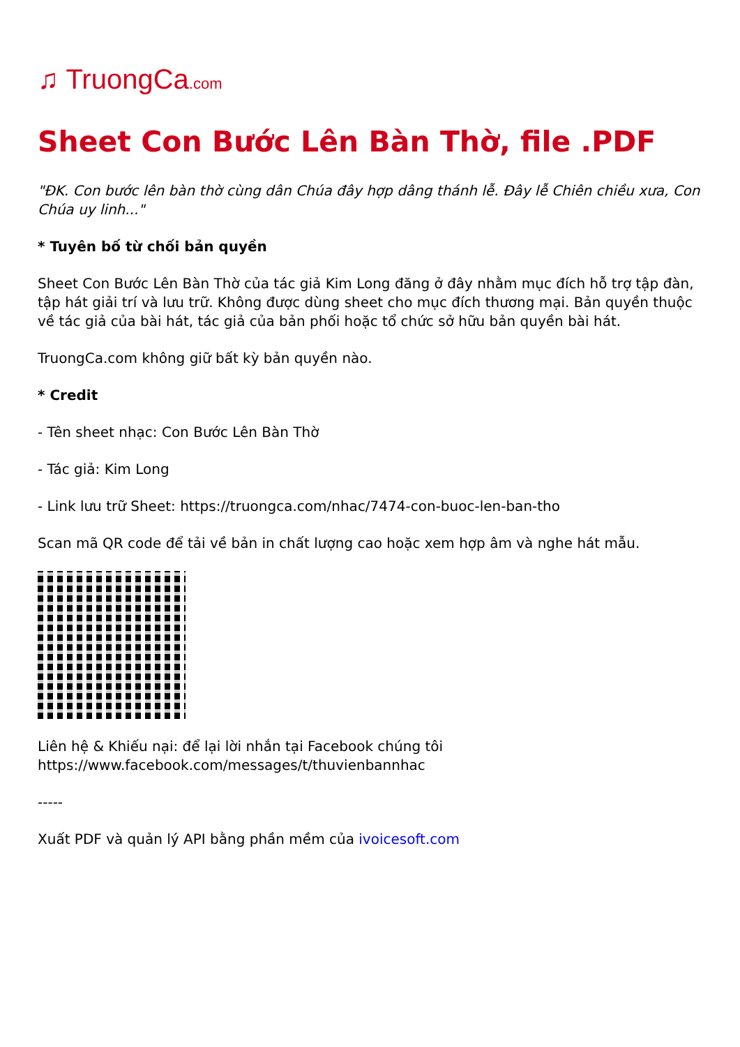♫ TruongCa.com
Sheet Con Bước Lên Bàn Thờ, file .PDF
"ĐK. Con bước lên bàn thờ cùng dân Chúa đây hợp dâng thánh lễ. Đây lễ Chiên chiều xưa, Con Chúa uy linh..."
* Tuyên bố từ chối bản quyền
Sheet Con Bước Lên Bàn Thờ của tác giả Kim Long đăng ở đây nhằm mục đích hỗ trợ tập đàn, tập hát giải trí và lưu trữ. Không được dùng sheet cho mục đích thương mại. Bản quyền thuộc về tác giả của bài hát, tác giả của bản phối hoặc tổ chức sở hữu bản quyền bài hát.
TruongCa.com không giữ bất kỳ bản quyền nào.
* Credit
- Tên sheet nhạc: Con Bước Lên Bàn Thờ
- Tác giả: Kim Long
- Link lưu trữ Sheet: https://truongca.com/nhac/7474-con-buoc-len-ban-tho
Scan mã QR code để tải về bản in chất lượng cao hoặc xem hợp âm và nghe hát mẫu.
Liên hệ & Khiếu nại: để lại lời nhắn tại Facebook chúng tôi
https://www.facebook.com/messages/t/thuvienbannhac
-----
Xuất PDF và quản lý API bằng phần mềm của ivoicesoft.com